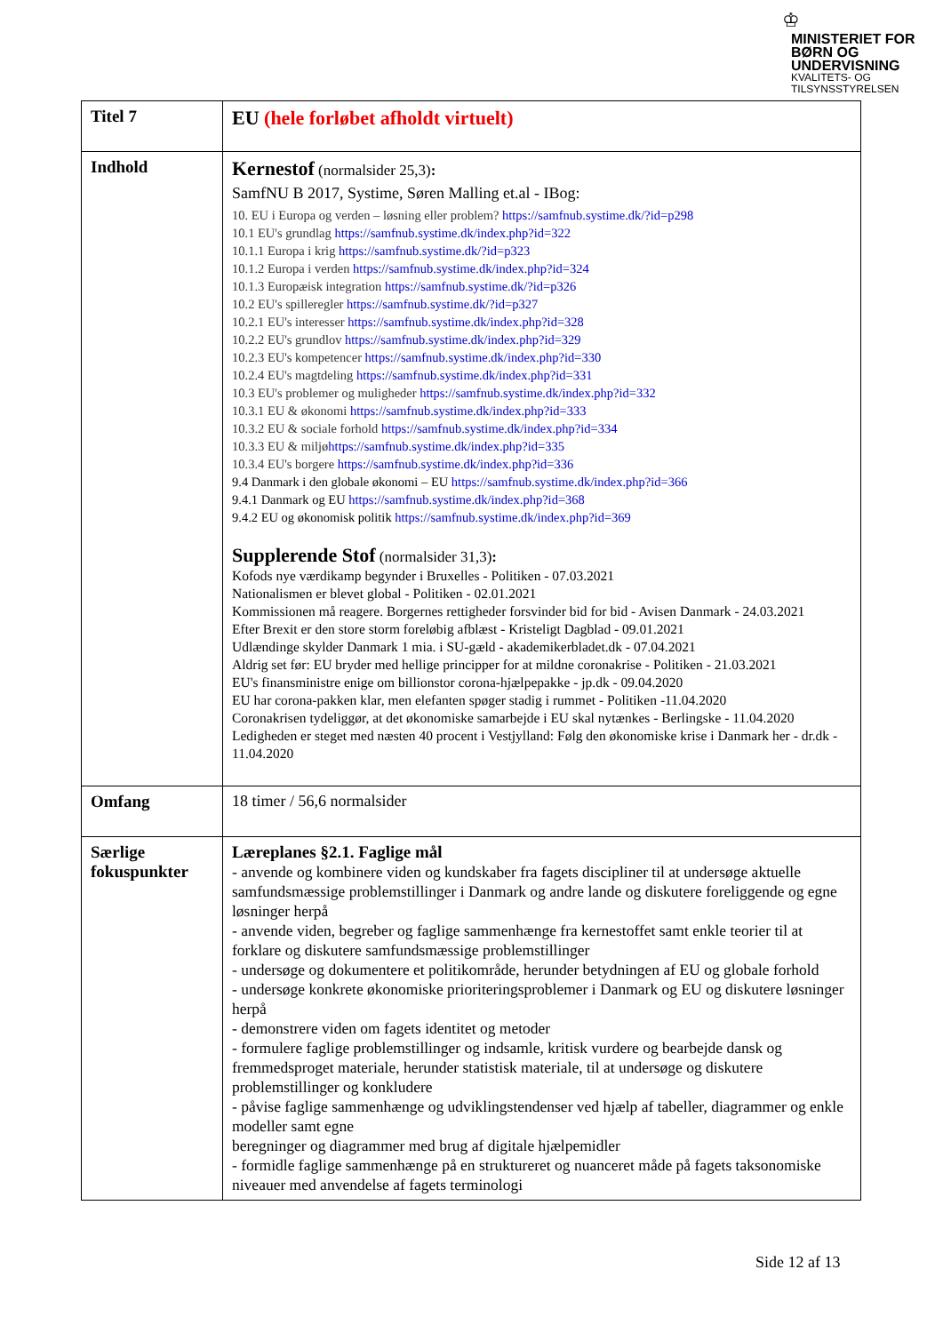♔
MINISTERIET FOR
BØRN OG
UNDERVISNING
KVALITETS- OG
TILSYNSSTYRELSEN
| Titel 7 | EU (hele forløbet afholdt virtuelt) |
| Indhold | Kernestof (normalsider 25,3) : SamfNU B 2017, Systime, Søren Malling et.al - IBog: 10. EU i Europa og verden – løsning eller problem? https://samfnub.systime.dk/?id=p298 10.1 EU's grundlag https://samfnub.systime.dk/index.php?id=322 10.1.1 Europa i krig https://samfnub.systime.dk/?id=p323 10.1.2 Europa i verden https://samfnub.systime.dk/index.php?id=324 10.1.3 Europæisk integration https://samfnub.systime.dk/?id=p326 10.2 EU's spilleregler https://samfnub.systime.dk/?id=p327 10.2.1 EU's interesser https://samfnub.systime.dk/index.php?id=328 10.2.2 EU's grundlov https://samfnub.systime.dk/index.php?id=329 10.2.3 EU's kompetencer https://samfnub.systime.dk/index.php?id=330 10.2.4 EU's magtdeling https://samfnub.systime.dk/index.php?id=331 10.3 EU's problemer og muligheder https://samfnub.systime.dk/index.php?id=332 10.3.1 EU & økonomi https://samfnub.systime.dk/index.php?id=333 10.3.2 EU & sociale forhold https://samfnub.systime.dk/index.php?id=334 10.3.3 EU & miljø https://samfnub.systime.dk/index.php?id=335 10.3.4 EU's borgere https://samfnub.systime.dk/index.php?id=336 9.4 Danmark i den globale økonomi – EU https://samfnub.systime.dk/index.php?id=366 9.4.1 Danmark og EU https://samfnub.systime.dk/index.php?id=368 9.4.2 EU og økonomisk politik https://samfnub.systime.dk/index.php?id=369 Supplerende Stof (normalsider 31,3) : Kofods nye værdikamp begynder i Bruxelles - Politiken - 07.03.2021 Nationalismen er blevet global - Politiken - 02.01.2021 Kommissionen må reagere. Borgernes rettigheder forsvinder bid for bid - Avisen Danmark - 24.03.2021 Efter Brexit er den store storm foreløbig afblæst - Kristeligt Dagblad - 09.01.2021 Udlændinge skylder Danmark 1 mia. i SU-gæld - akademikerbladet.dk - 07.04.2021 Aldrig set før: EU bryder med hellige principper for at mildne coronakrise - Politiken - 21.03.2021 EU's finansministre enige om billionstor corona-hjælpepakke - jp.dk - 09.04.2020 EU har corona-pakken klar, men elefanten spøger stadig i rummet - Politiken -11.04.2020 Coronakrisen tydeliggør, at det økonomiske samarbejde i EU skal nytænkes - Berlingske - 11.04.2020 Ledigheden er steget med næsten 40 procent i Vestjylland: Følg den økonomiske krise i Danmark her - dr.dk - 11.04.2020 |
| Omfang | 18 timer / 56,6 normalsider |
| Særlige fokuspunkter | Læreplanes §2.1. Faglige mål - anvende og kombinere viden og kundskaber fra fagets discipliner til at undersøge aktuelle samfundsmæssige problemstillinger i Danmark og andre lande og diskutere foreliggende og egne løsninger herpå - anvende viden, begreber og faglige sammenhænge fra kernestoffet samt enkle teorier til at forklare og diskutere samfundsmæssige problemstillinger - undersøge og dokumentere et politikområde, herunder betydningen af EU og globale forhold - undersøge konkrete økonomiske prioriteringsproblemer i Danmark og EU og diskutere løsninger herpå - demonstrere viden om fagets identitet og metoder - formulere faglige problemstillinger og indsamle, kritisk vurdere og bearbejde dansk og fremmedsproget materiale, herunder statistisk materiale, til at undersøge og diskutere problemstillinger og konkludere - påvise faglige sammenhænge og udviklingstendenser ved hjælp af tabeller, diagrammer og enkle modeller samt egne beregninger og diagrammer med brug af digitale hjælpemidler - formidle faglige sammenhænge på en struktureret og nuanceret måde på fagets taksonomiske niveauer med anvendelse af fagets terminologi |
Side 12 af 13